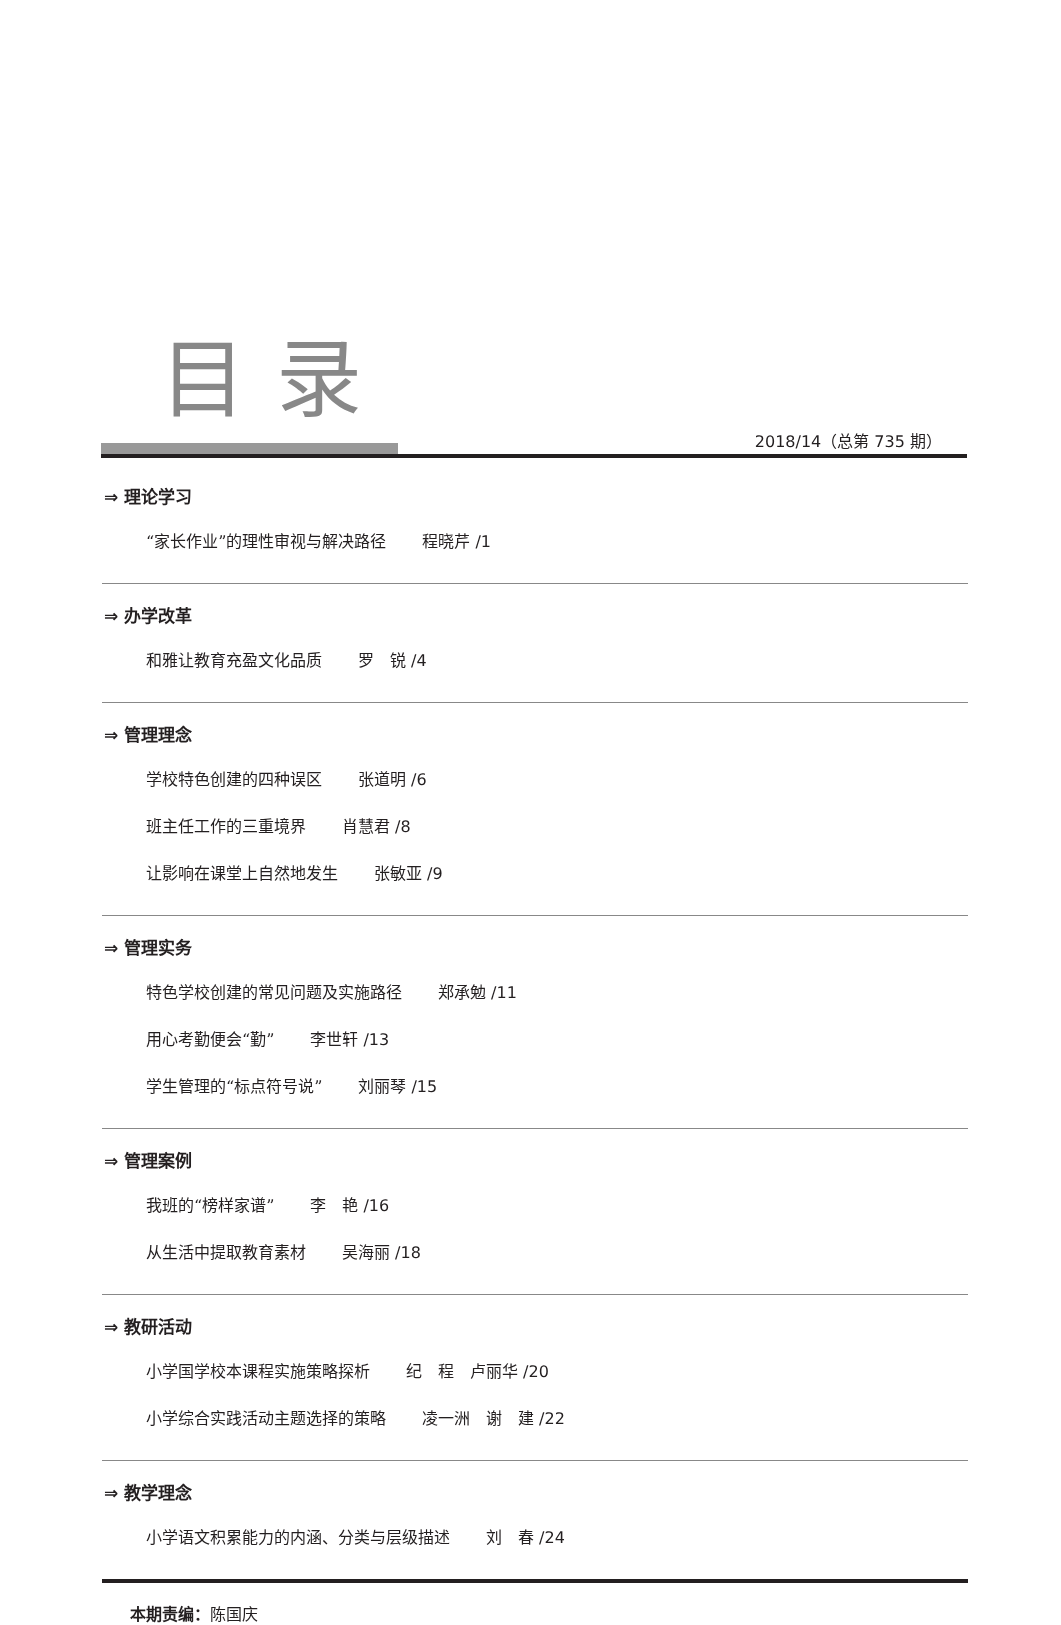目录
2018/14（总第 735 期）
⇒ 理论学习
“家长作业”的理性审视与解决路径 程晓芹 /1
⇒ 办学改革
和雅让教育充盈文化品质 罗　锐 /4
⇒ 管理理念
学校特色创建的四种误区 张道明 /6
班主任工作的三重境界 肖慧君 /8
让影响在课堂上自然地发生 张敏亚 /9
⇒ 管理实务
特色学校创建的常见问题及实施路径 郑承勉 /11
用心考勤便会“勤” 李世轩 /13
学生管理的“标点符号说” 刘丽琴 /15
⇒ 管理案例
我班的“榜样家谱” 李　艳 /16
从生活中提取教育素材 吴海丽 /18
⇒ 教研活动
小学国学校本课程实施策略探析 纪　程　卢丽华 /20
小学综合实践活动主题选择的策略 凌一洲　谢　建 /22
⇒ 教学理念
小学语文积累能力的内涵、分类与层级描述 刘　春 /24
本期责编：陈国庆